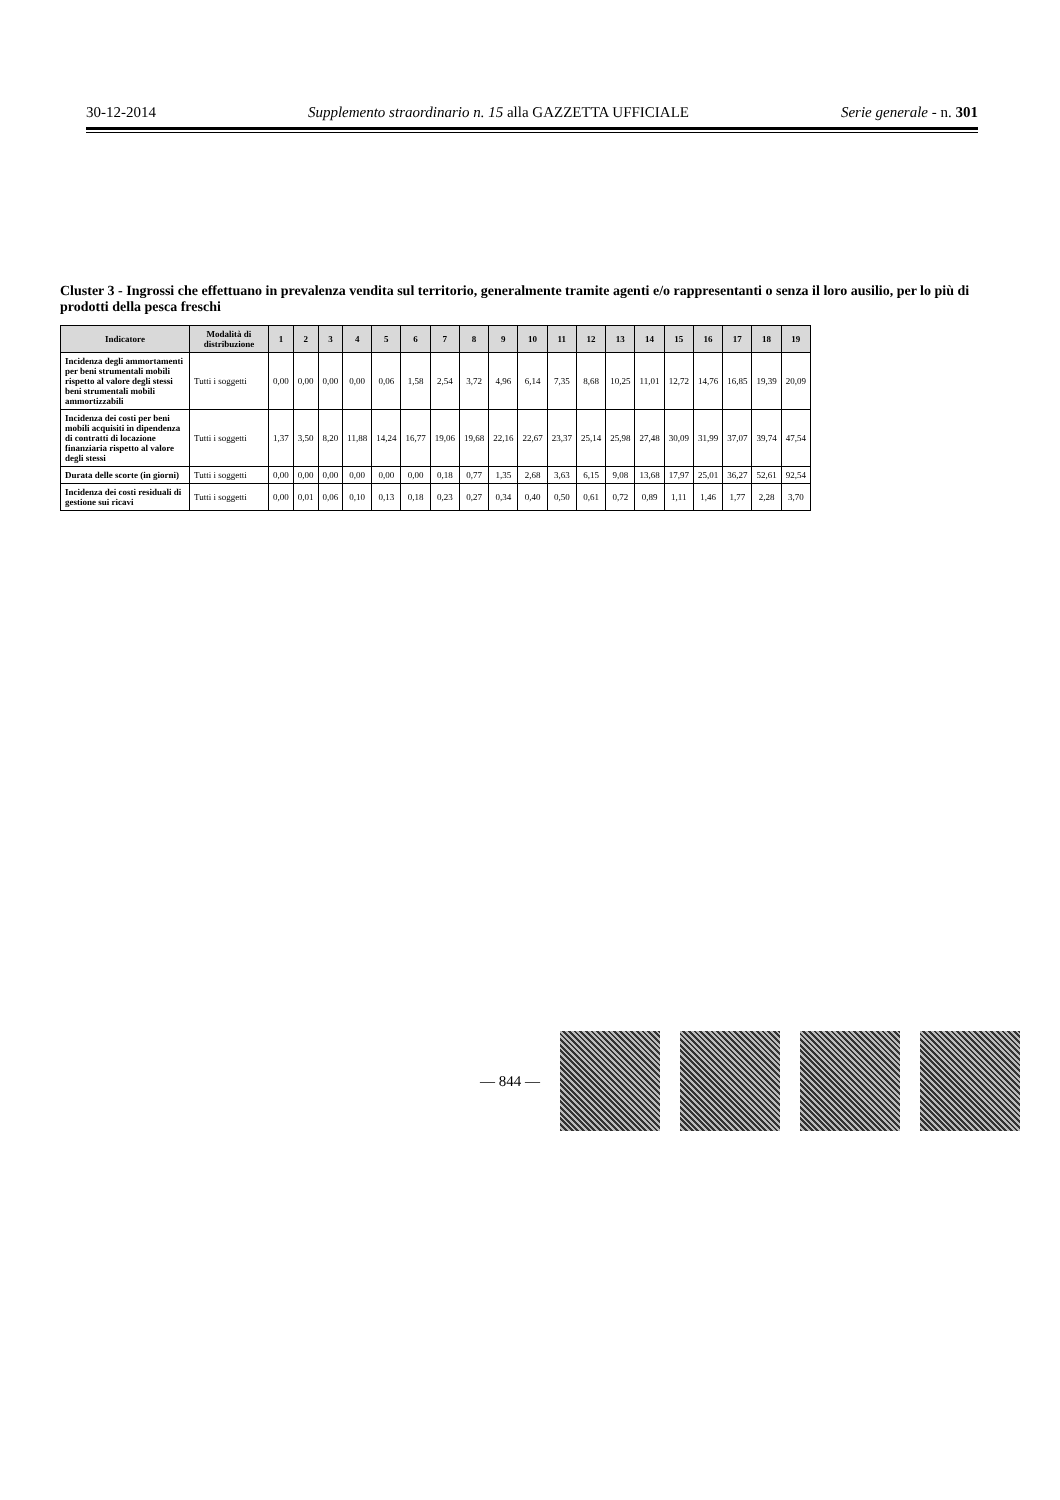30-12-2014 Supplemento straordinario n. 15 alla GAZZETTA UFFICIALE Serie generale - n. 301
Cluster 3 - Ingrossi che effettuano in prevalenza vendita sul territorio, generalmente tramite agenti e/o rappresentanti o senza il loro ausilio, per lo più di prodotti della pesca freschi
| Indicatore | Modalità di distribuzione | 1 | 2 | 3 | 4 | 5 | 6 | 7 | 8 | 9 | 10 | 11 | 12 | 13 | 14 | 15 | 16 | 17 | 18 | 19 |
| --- | --- | --- | --- | --- | --- | --- | --- | --- | --- | --- | --- | --- | --- | --- | --- | --- | --- | --- | --- | --- |
| Incidenza degli ammortamenti per beni strumentali mobili rispetto al valore degli stessi beni strumentali mobili ammortizzabili | Tutti i soggetti | 0,00 | 0,00 | 0,00 | 0,00 | 0,06 | 1,58 | 2,54 | 3,72 | 4,96 | 6,14 | 7,35 | 8,68 | 10,25 | 11,01 | 12,72 | 14,76 | 16,85 | 19,39 | 20,09 |
| Incidenza dei costi per beni mobili acquisiti in dipendenza di contratti di locazione finanziaria rispetto al valore degli stessi | Tutti i soggetti | 1,37 | 3,50 | 8,20 | 11,88 | 14,24 | 16,77 | 19,06 | 19,68 | 22,16 | 22,67 | 23,37 | 25,14 | 25,98 | 27,48 | 30,09 | 31,99 | 37,07 | 39,74 | 47,54 |
| Durata delle scorte (in giorni) | Tutti i soggetti | 0,00 | 0,00 | 0,00 | 0,00 | 0,00 | 0,00 | 0,18 | 0,77 | 1,35 | 2,68 | 3,63 | 6,15 | 9,08 | 13,68 | 17,97 | 25,01 | 36,27 | 52,61 | 92,54 |
| Incidenza dei costi residuali di gestione sui ricavi | Tutti i soggetti | 0,00 | 0,01 | 0,06 | 0,10 | 0,13 | 0,18 | 0,23 | 0,27 | 0,34 | 0,40 | 0,50 | 0,61 | 0,72 | 0,89 | 1,11 | 1,46 | 1,77 | 2,28 | 3,70 |
— 844 —